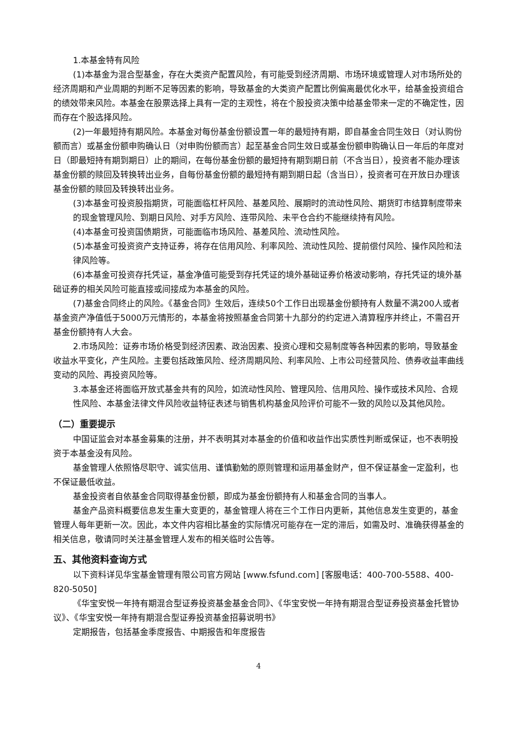1.本基金特有风险
(1)本基金为混合型基金，存在大类资产配置风险，有可能受到经济周期、市场环境或管理人对市场所处的经济周期和产业周期的判断不足等因素的影响，导致基金的大类资产配置比例偏离最优化水平，给基金投资组合的绩效带来风险。本基金在股票选择上具有一定的主观性，将在个股投资决策中给基金带来一定的不确定性，因而存在个股选择风险。
(2)一年最短持有期风险。本基金对每份基金份额设置一年的最短持有期，即自基金合同生效日（对认购份额而言）或基金份额申购确认日（对申购份额而言）起至基金合同生效日或基金份额申购确认日一年后的年度对日（即最短持有期到期日）止的期间，在每份基金份额的最短持有期到期日前（不含当日），投资者不能办理该基金份额的赎回及转换转出业务，自每份基金份额的最短持有期到期日起（含当日），投资者可在开放日办理该基金份额的赎回及转换转出业务。
(3)本基金可投资股指期货，可能面临杠杆风险、基差风险、展期时的流动性风险、期货盯市结算制度带来的现金管理风险、到期日风险、对手方风险、连带风险、未平仓合约不能继续持有风险。
(4)本基金可投资国债期货，可能面临市场风险、基差风险、流动性风险。
(5)本基金可投资资产支持证券，将存在信用风险、利率风险、流动性风险、提前偿付风险、操作风险和法律风险等。
(6)本基金可投资存托凭证，基金净值可能受到存托凭证的境外基础证券价格波动影响，存托凭证的境外基础证券的相关风险可能直接或间接成为本基金的风险。
(7)基金合同终止的风险。《基金合同》生效后，连续50个工作日出现基金份额持有人数量不满200人或者基金资产净值低于5000万元情形的，本基金将按照基金合同第十九部分的约定进入清算程序并终止，不需召开基金份额持有人大会。
2.市场风险：证券市场价格受到经济因素、政治因素、投资心理和交易制度等各种因素的影响，导致基金收益水平变化，产生风险。主要包括政策风险、经济周期风险、利率风险、上市公司经营风险、债券收益率曲线变动的风险、再投资风险等。
3.本基金还将面临开放式基金共有的风险，如流动性风险、管理风险、信用风险、操作或技术风险、合规性风险、本基金法律文件风险收益特征表述与销售机构基金风险评价可能不一致的风险以及其他风险。
（二）重要提示
中国证监会对本基金募集的注册，并不表明其对本基金的价值和收益作出实质性判断或保证，也不表明投资于本基金没有风险。
基金管理人依照恪尽职守、诚实信用、谨慎勤勉的原则管理和运用基金财产，但不保证基金一定盈利，也不保证最低收益。
基金投资者自依基金合同取得基金份额，即成为基金份额持有人和基金合同的当事人。
基金产品资料概要信息发生重大变更的，基金管理人将在三个工作日内更新，其他信息发生变更的，基金管理人每年更新一次。因此，本文件内容相比基金的实际情况可能存在一定的滞后，如需及时、准确获得基金的相关信息，敬请同时关注基金管理人发布的相关临时公告等。
五、其他资料查询方式
以下资料详见华宝基金管理有限公司官方网站 [www.fsfund.com] [客服电话：400-700-5588、400-820-5050]
《华宝安悦一年持有期混合型证券投资基金基金合同》、《华宝安悦一年持有期混合型证券投资基金托管协议》、《华宝安悦一年持有期混合型证券投资基金招募说明书》
定期报告，包括基金季度报告、中期报告和年度报告
4